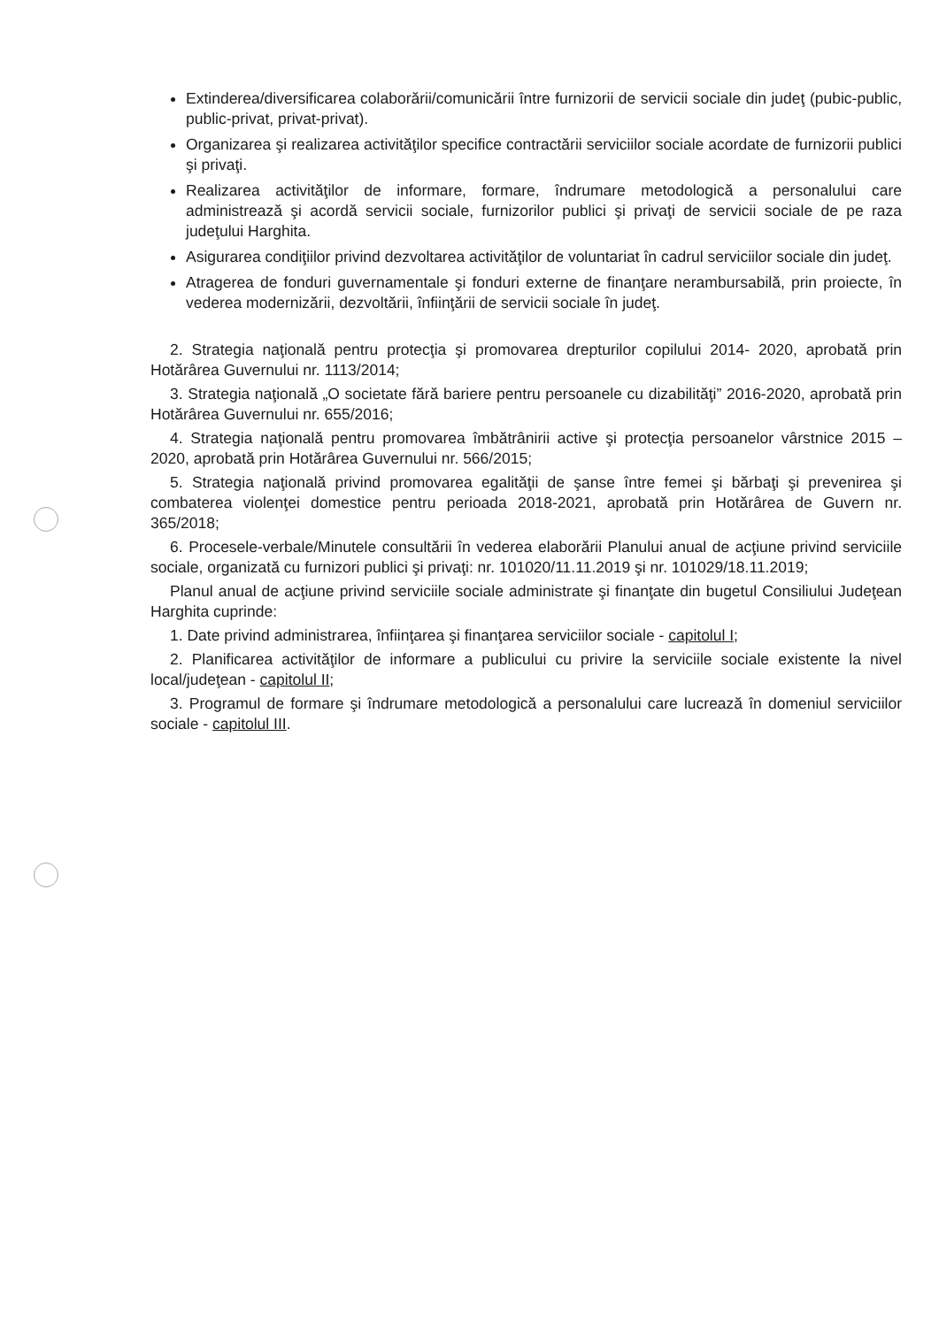Extinderea/diversificarea colaborării/comunicării între furnizorii de servicii sociale din judeţ (pubic-public, public-privat, privat-privat).
Organizarea şi realizarea activităţilor specifice contractării serviciilor sociale acordate de furnizorii publici şi privaţi.
Realizarea activităţilor de informare, formare, îndrumare metodologică a personalului care administrează şi acordă servicii sociale, furnizorilor publici şi privaţi de servicii sociale de pe raza judeţului Harghita.
Asigurarea condiţiilor privind dezvoltarea activităţilor de voluntariat în cadrul serviciilor sociale din judeţ.
Atragerea de fonduri guvernamentale şi fonduri externe de finanţare nerambursabilă, prin proiecte, în vederea modernizării, dezvoltării, înfiinţării de servicii sociale în judeţ.
2. Strategia naţională pentru protecţia şi promovarea drepturilor copilului 2014- 2020, aprobată prin Hotărârea Guvernului nr. 1113/2014;
3. Strategia naţională „O societate fără bariere pentru persoanele cu dizabilităţi” 2016-2020, aprobată prin Hotărârea Guvernului nr. 655/2016;
4. Strategia naţională pentru promovarea îmbătrânirii active şi protecţia persoanelor vârstnice 2015 – 2020, aprobată prin Hotărârea Guvernului nr. 566/2015;
5. Strategia naţională privind promovarea egalităţii de şanse între femei şi bărbaţi şi prevenirea şi combaterea violenţei domestice pentru perioada 2018-2021, aprobată prin Hotărârea de Guvern nr. 365/2018;
6. Procesele-verbale/Minutele consultării în vederea elaborării Planului anual de acţiune privind serviciile sociale, organizată cu furnizori publici şi privaţi: nr. 101020/11.11.2019 şi nr. 101029/18.11.2019;
Planul anual de acţiune privind serviciile sociale administrate şi finanţate din bugetul Consiliului Judeţean Harghita cuprinde:
1. Date privind administrarea, înfiinţarea şi finanţarea serviciilor sociale - capitolul I;
2. Planificarea activităţilor de informare a publicului cu privire la serviciile sociale existente la nivel local/judeţean - capitolul II;
3. Programul de formare şi îndrumare metodologică a personalului care lucrează în domeniul serviciilor sociale - capitolul III.